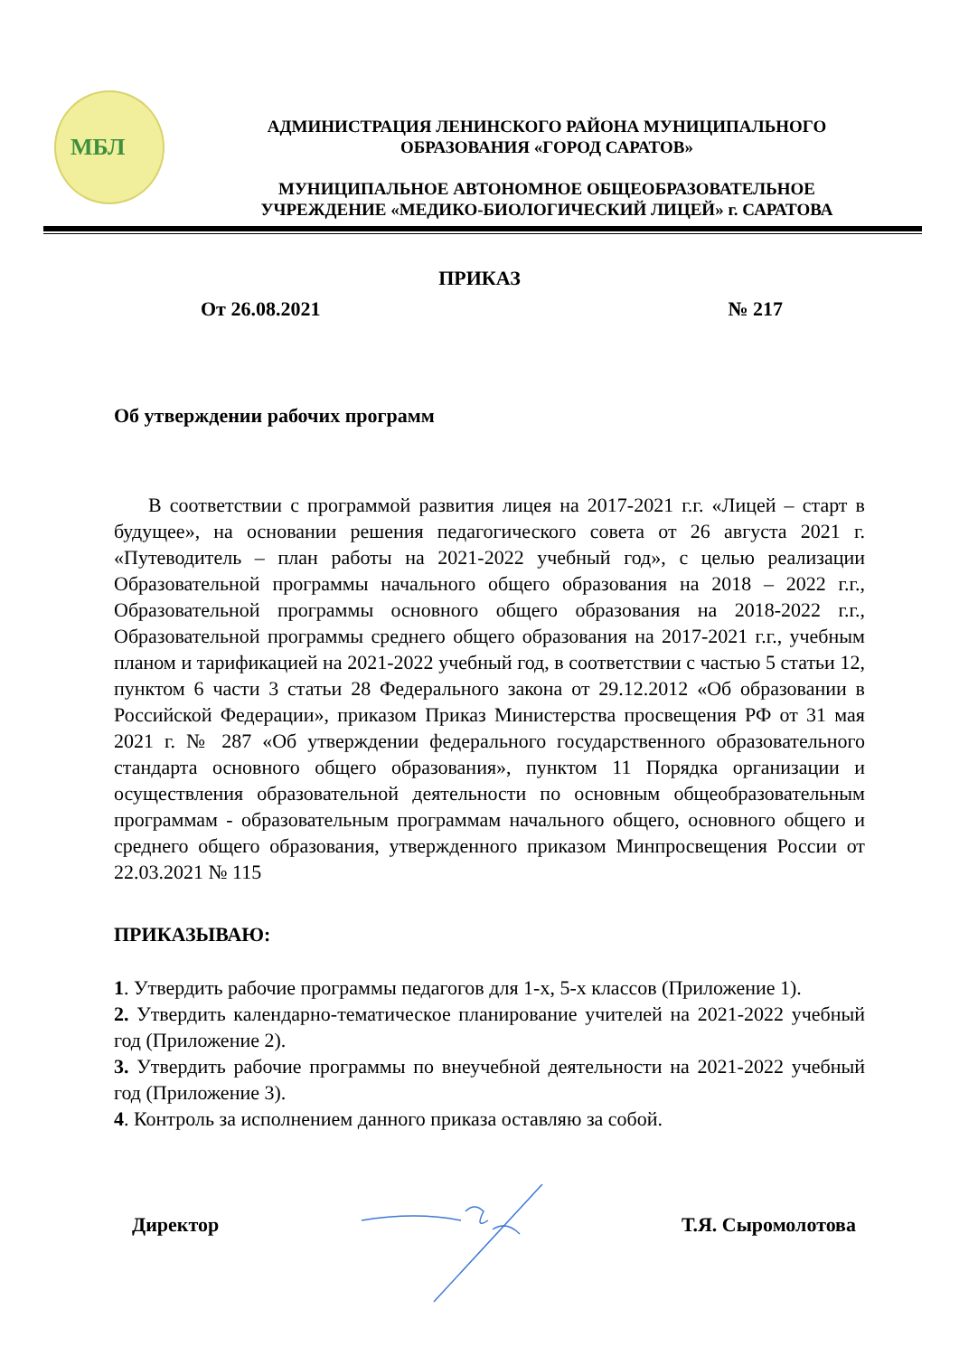МБЛ
АДМИНИСТРАЦИЯ ЛЕНИНСКОГО РАЙОНА МУНИЦИПАЛЬНОГО
ОБРАЗОВАНИЯ «ГОРОД САРАТОВ»
МУНИЦИПАЛЬНОЕ АВТОНОМНОЕ ОБЩЕОБРАЗОВАТЕЛЬНОЕ
УЧРЕЖДЕНИЕ «МЕДИКО-БИОЛОГИЧЕСКИЙ ЛИЦЕЙ» г. САРАТОВА
ПРИКАЗ
От 26.08.2021 № 217
Об утверждении рабочих программ
В соответствии с программой развития лицея на 2017-2021 г.г. «Лицей – старт в будущее», на основании решения педагогического совета от 26 августа 2021 г. «Путеводитель – план работы на 2021-2022 учебный год», с целью реализации Образовательной программы начального общего образования на 2018 – 2022 г.г., Образовательной программы основного общего образования на 2018-2022 г.г., Образовательной программы среднего общего образования на 2017-2021 г.г., учебным планом и тарификацией на 2021-2022 учебный год, в соответствии с частью 5 статьи 12, пунктом 6 части 3 статьи 28 Федерального закона от 29.12.2012 «Об образовании в Российской Федерации», приказом Приказ Министерства просвещения РФ от 31 мая 2021 г. № 287 «Об утверждении федерального государственного образовательного стандарта основного общего образования», пунктом 11 Порядка организации и осуществления образовательной деятельности по основным общеобразовательным программам - образовательным программам начального общего, основного общего и среднего общего образования, утвержденного приказом Минпросвещения России от 22.03.2021 № 115
ПРИКАЗЫВАЮ:
1. Утвердить рабочие программы педагогов для 1-х, 5-х классов (Приложение 1).
2. Утвердить календарно-тематическое планирование учителей на 2021-2022 учебный год (Приложение 2).
3. Утвердить рабочие программы по внеучебной деятельности на 2021-2022 учебный год (Приложение 3).
4. Контроль за исполнением данного приказа оставляю за собой.
Директор Т.Я. Сыромолотова